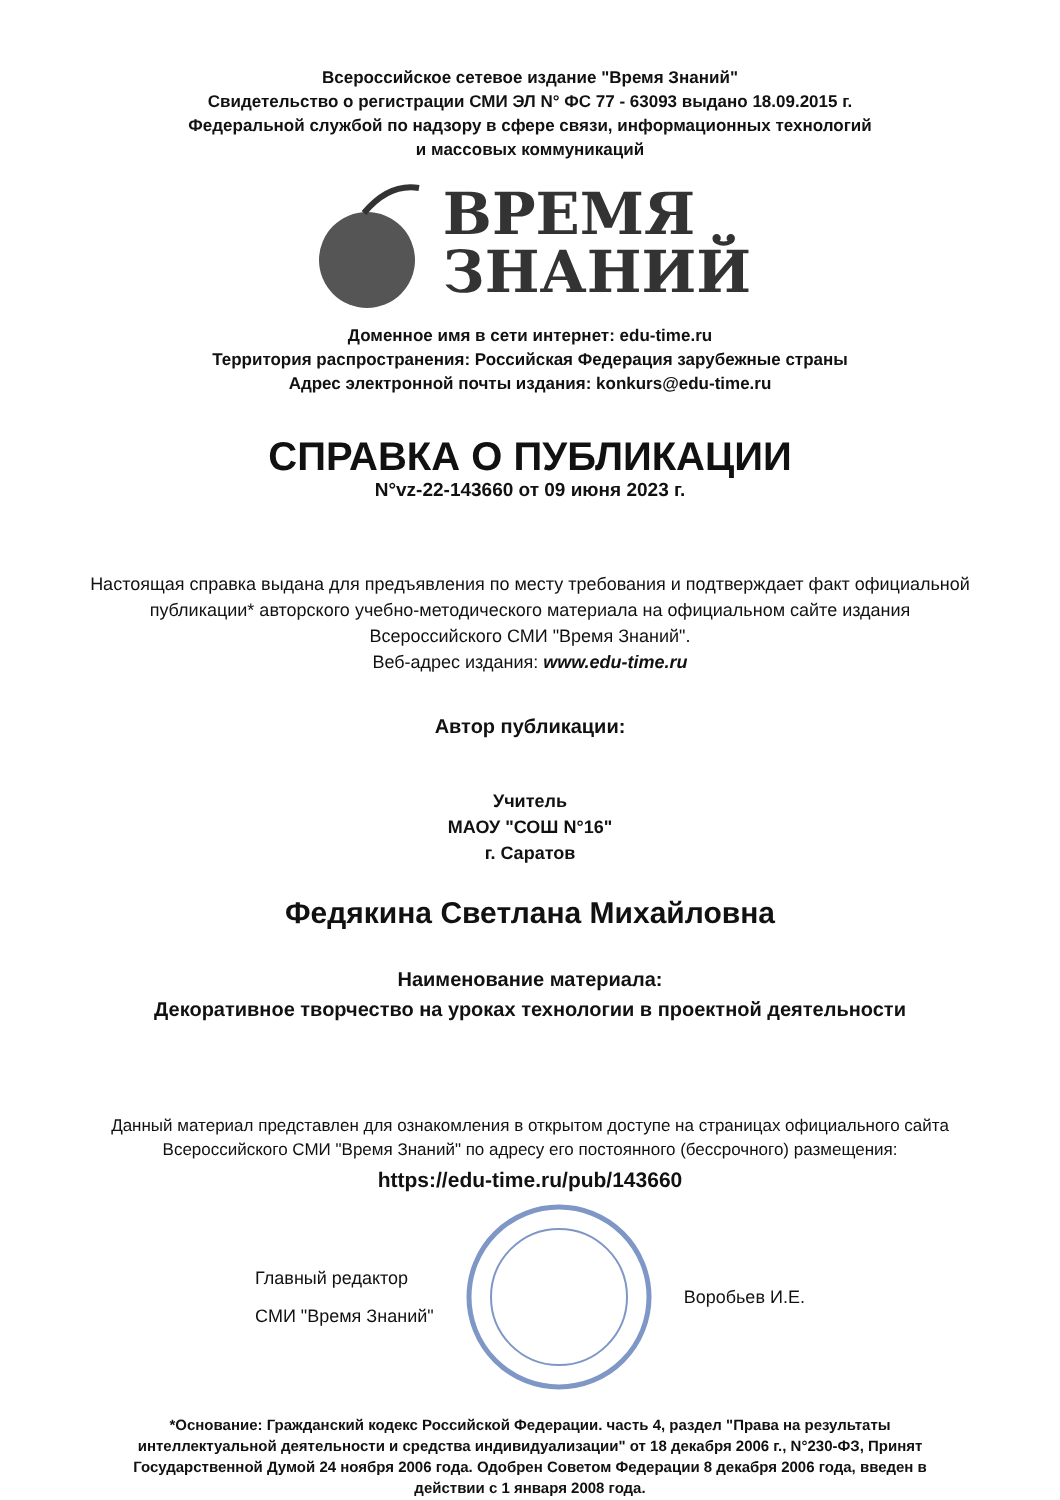Всероссийское сетевое издание "Время Знаний"
Свидетельство о регистрации СМИ ЭЛ N° ФС 77 - 63093 выдано 18.09.2015 г.
Федеральной службой по надзору в сфере связи, информационных технологий
и массовых коммуникаций
ВРЕМЯ
ЗНАНИЙ
Доменное имя в сети интернет: edu-time.ru
Территория распространения: Российская Федерация зарубежные страны
Адрес электронной почты издания: konkurs@edu-time.ru
СПРАВКА О ПУБЛИКАЦИИ
N°vz-22-143660 от 09 июня 2023 г.
Настоящая справка выдана для предъявления по месту требования и подтверждает факт официальной публикации* авторского учебно-методического материала на официальном сайте издания Всероссийского СМИ "Время Знаний".
Веб-адрес издания: www.edu-time.ru
Автор публикации:
Учитель
МАОУ "СОШ N°16"
г. Саратов
Федякина Светлана Михайловна
Наименование материала:
Декоративное творчество на уроках технологии в проектной деятельности
Данный материал представлен для ознакомления в открытом доступе на страницах официального сайта Всероссийского СМИ "Время Знаний" по адресу его постоянного (бессрочного) размещения:
https://edu-time.ru/pub/143660
Главный редактор
СМИ "Время Знаний"
Воробьев И.Е.
*Основание: Гражданский кодекс Российской Федерации. часть 4, раздел "Права на результаты интеллектуальной деятельности и средства индивидуализации" от 18 декабря 2006 г., N°230-ФЗ, Принят Государственной Думой 24 ноября 2006 года. Одобрен Советом Федерации 8 декабря 2006 года, введен в действии с 1 января 2008 года.